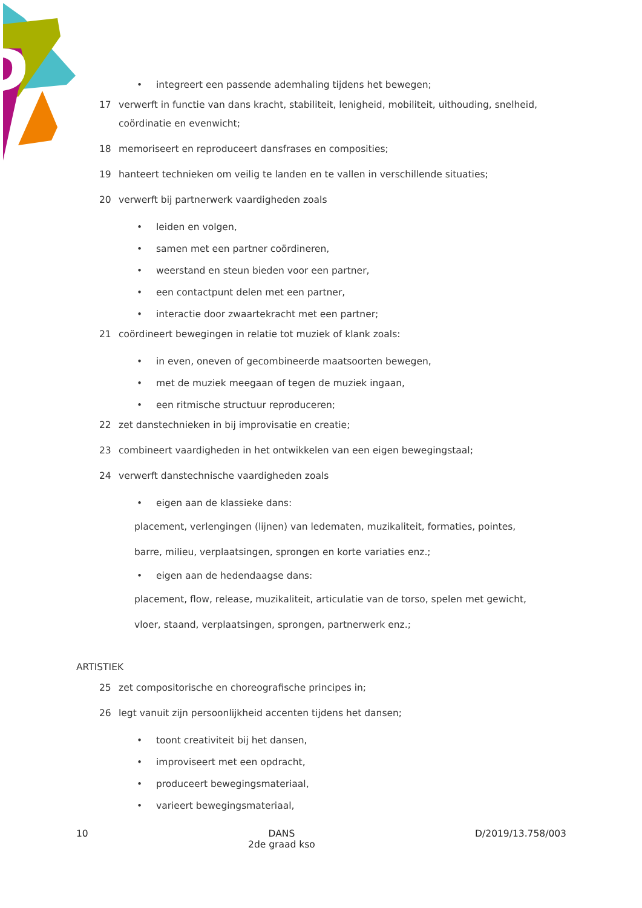• integreert een passende ademhaling tijdens het bewegen;
17 verwerft in functie van dans kracht, stabiliteit, lenigheid, mobiliteit, uithouding, snelheid, coördinatie en evenwicht;
18 memoriseert en reproduceert dansfrases en composities;
19 hanteert technieken om veilig te landen en te vallen in verschillende situaties;
20 verwerft bij partnerwerk vaardigheden zoals
• leiden en volgen,
• samen met een partner coördineren,
• weerstand en steun bieden voor een partner,
• een contactpunt delen met een partner,
• interactie door zwaartekracht met een partner;
21 coördineert bewegingen in relatie tot muziek of klank zoals:
• in even, oneven of gecombineerde maatsoorten bewegen,
• met de muziek meegaan of tegen de muziek ingaan,
• een ritmische structuur reproduceren;
22 zet danstechnieken in bij improvisatie en creatie;
23 combineert vaardigheden in het ontwikkelen van een eigen bewegingstaal;
24 verwerft danstechnische vaardigheden zoals
• eigen aan de klassieke dans:
placement, verlengingen (lijnen) van ledematen, muzikaliteit, formaties, pointes,
barre, milieu, verplaatsingen, sprongen en korte variaties enz.;
• eigen aan de hedendaagse dans:
placement, flow, release, muzikaliteit, articulatie van de torso, spelen met gewicht,
vloer, staand, verplaatsingen, sprongen, partnerwerk enz.;
ARTISTIEK
25 zet compositorische en choreografische principes in;
26 legt vanuit zijn persoonlijkheid accenten tijdens het dansen;
• toont creativiteit bij het dansen,
• improviseert met een opdracht,
• produceert bewegingsmateriaal,
• varieert bewegingsmateriaal,
10 DANS
2de graad kso D/2019/13.758/003